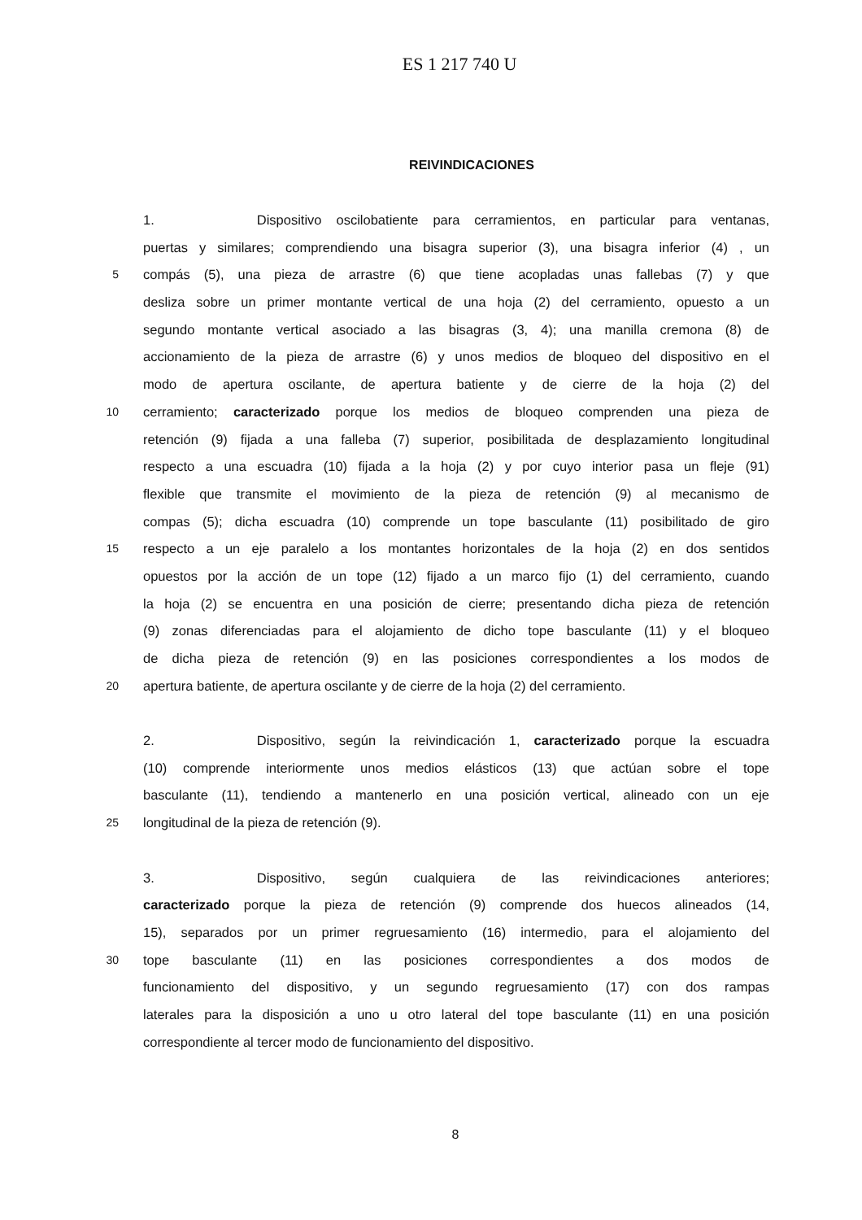ES 1 217 740 U
REIVINDICACIONES
1. Dispositivo oscilobatiente para cerramientos, en particular para ventanas,
puertas y similares; comprendiendo una bisagra superior (3), una bisagra inferior (4) , un
5
compás (5), una pieza de arrastre (6) que tiene acopladas unas fallebas (7) y que
desliza sobre un primer montante vertical de una hoja (2) del cerramiento, opuesto a un
segundo montante vertical asociado a las bisagras (3, 4); una manilla cremona (8) de
accionamiento de la pieza de arrastre (6) y unos medios de bloqueo del dispositivo en el
modo de apertura oscilante, de apertura batiente y de cierre de la hoja (2) del
10
cerramiento; caracterizado porque los medios de bloqueo comprenden una pieza de
retención (9) fijada a una falleba (7) superior, posibilitada de desplazamiento longitudinal
respecto a una escuadra (10) fijada a la hoja (2) y por cuyo interior pasa un fleje (91)
flexible que transmite el movimiento de la pieza de retención (9) al mecanismo de
compas (5); dicha escuadra (10) comprende un tope basculante (11) posibilitado de giro
15
respecto a un eje paralelo a los montantes horizontales de la hoja (2) en dos sentidos
opuestos por la acción de un tope (12) fijado a un marco fijo (1) del cerramiento, cuando
la hoja (2) se encuentra en una posición de cierre; presentando dicha pieza de retención
(9) zonas diferenciadas para el alojamiento de dicho tope basculante (11) y el bloqueo
de dicha pieza de retención (9) en las posiciones correspondientes a los modos de
20
apertura batiente, de apertura oscilante y de cierre de la hoja (2) del cerramiento.
2. Dispositivo, según la reivindicación 1, caracterizado porque la escuadra
(10) comprende interiormente unos medios elásticos (13) que actúan sobre el tope
basculante (11), tendiendo a mantenerlo en una posición vertical, alineado con un eje
25
longitudinal de la pieza de retención (9).
3. Dispositivo, según cualquiera de las reivindicaciones anteriores;
caracterizado porque la pieza de retención (9) comprende dos huecos alineados (14,
15), separados por un primer regruesamiento (16) intermedio, para el alojamiento del
30
tope basculante (11) en las posiciones correspondientes a dos modos de
funcionamiento del dispositivo, y un segundo regruesamiento (17) con dos rampas
laterales para la disposición a uno u otro lateral del tope basculante (11) en una posición
correspondiente al tercer modo de funcionamiento del dispositivo.
8